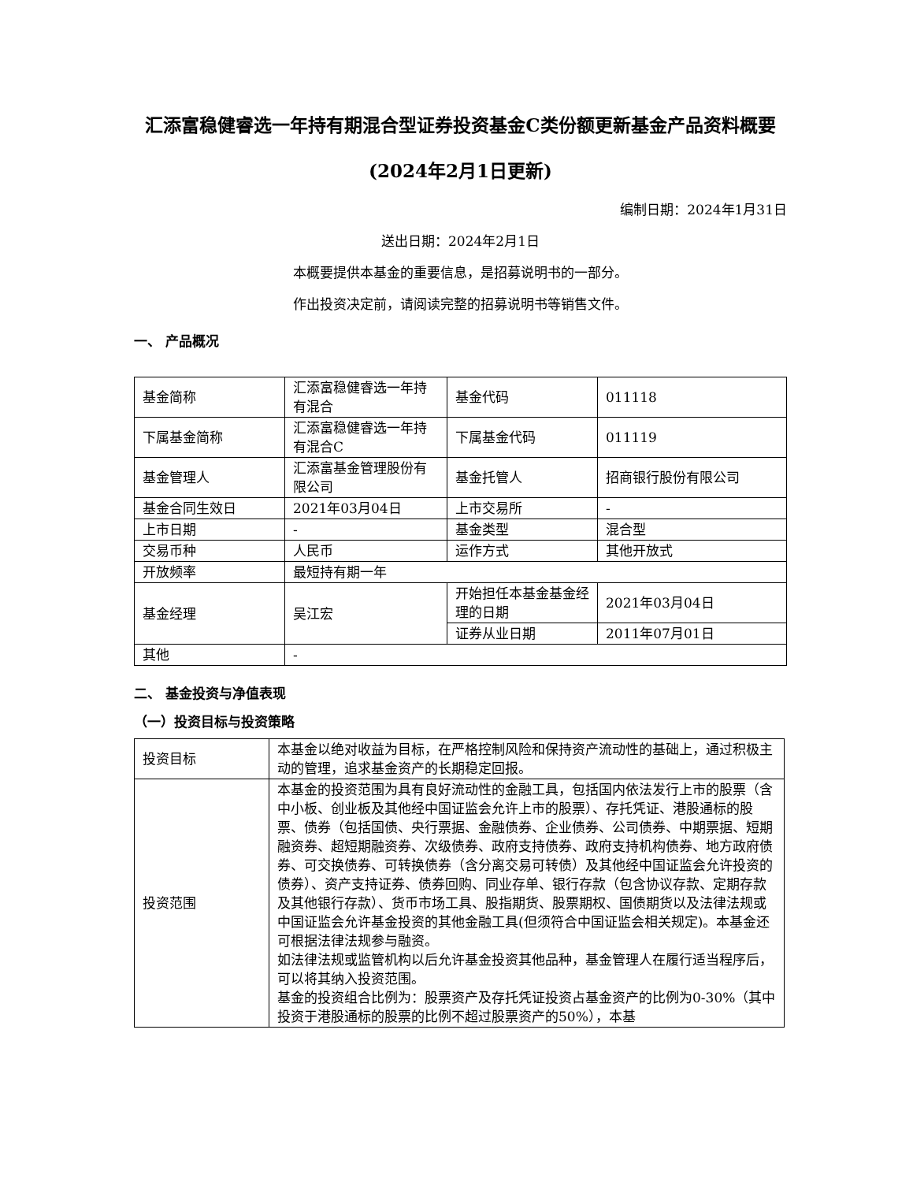汇添富稳健睿选一年持有期混合型证券投资基金C类份额更新基金产品资料概要(2024年2月1日更新)
编制日期：2024年1月31日
送出日期：2024年2月1日
本概要提供本基金的重要信息，是招募说明书的一部分。
作出投资决定前，请阅读完整的招募说明书等销售文件。
一、 产品概况
| 基金简称 | 汇添富稳健睿选一年持有混合 | 基金代码 | 011118 |
| 下属基金简称 | 汇添富稳健睿选一年持有混合C | 下属基金代码 | 011119 |
| 基金管理人 | 汇添富基金管理股份有限公司 | 基金托管人 | 招商银行股份有限公司 |
| 基金合同生效日 | 2021年03月04日 | 上市交易所 | - |
| 上市日期 | - | 基金类型 | 混合型 |
| 交易币种 | 人民币 | 运作方式 | 其他开放式 |
| 开放频率 | 最短持有期一年 | | |
| 基金经理 | 吴江宏 | 开始担任本基金基金经理的日期 | 2021年03月04日 |
| | | 证券从业日期 | 2011年07月01日 |
| 其他 | - | | |
二、 基金投资与净值表现
（一）投资目标与投资策略
| 投资目标 | 本基金以绝对收益为目标，在严格控制风险和保持资产流动性的基础上，通过积极主动的管理，追求基金资产的长期稳定回报。 |
| 投资范围 | 本基金的投资范围为具有良好流动性的金融工具，包括国内依法发行上市的股票（含中小板、创业板及其他经中国证监会允许上市的股票）、存托凭证、港股通标的股票、债券（包括国债、央行票据、金融债券、企业债券、公司债券、中期票据、短期融资券、超短期融资券、次级债券、政府支持债券、政府支持机构债券、地方政府债券、可交换债券、可转换债券（含分离交易可转债）及其他经中国证监会允许投资的债券）、资产支持证券、债券回购、同业存单、银行存款（包含协议存款、定期存款及其他银行存款）、货币市场工具、股指期货、股票期权、国债期货以及法律法规或中国证监会允许基金投资的其他金融工具(但须符合中国证监会相关规定)。本基金还可根据法律法规参与融资。 如法律法规或监管机构以后允许基金投资其他品种，基金管理人在履行适当程序后，可以将其纳入投资范围。 基金的投资组合比例为：股票资产及存托凭证投资占基金资产的比例为0-30%（其中投资于港股通标的股票的比例不超过股票资产的50%），本基 |